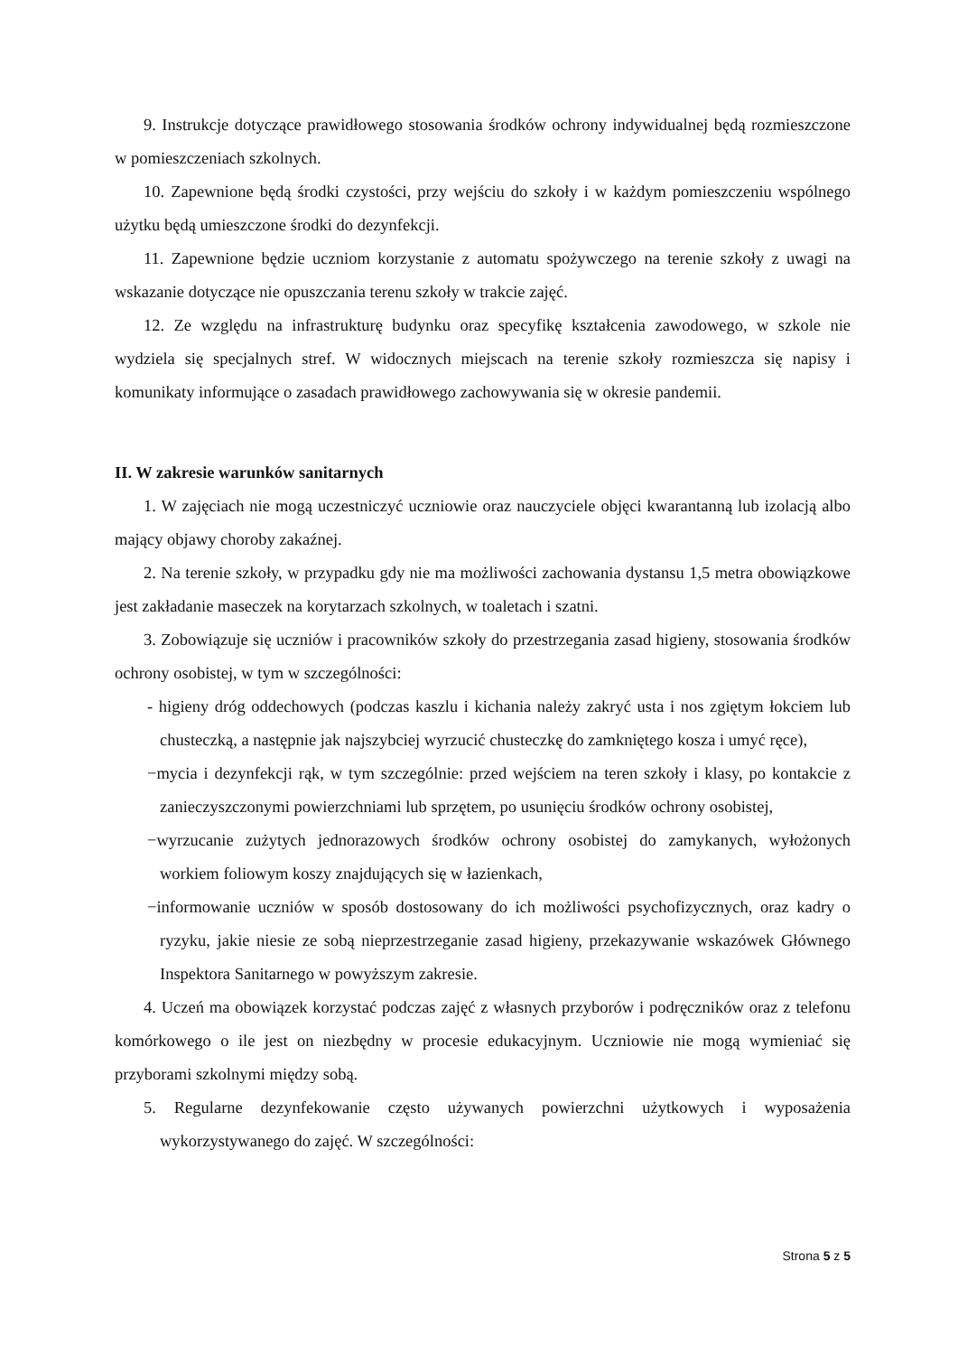9. Instrukcje dotyczące prawidłowego stosowania środków ochrony indywidualnej będą rozmieszczone w pomieszczeniach szkolnych.
10. Zapewnione będą środki czystości, przy wejściu do szkoły i w każdym pomieszczeniu wspólnego użytku będą umieszczone środki do dezynfekcji.
11. Zapewnione będzie uczniom korzystanie z automatu spożywczego na terenie szkoły z uwagi na wskazanie dotyczące nie opuszczania terenu szkoły w trakcie zajęć.
12. Ze względu na infrastrukturę budynku oraz specyfikę kształcenia zawodowego, w szkole nie wydziela się specjalnych stref. W widocznych miejscach na terenie szkoły rozmieszcza się napisy i komunikaty informujące o zasadach prawidłowego zachowywania się w okresie pandemii.
II. W zakresie warunków sanitarnych
1. W zajęciach nie mogą uczestniczyć uczniowie oraz nauczyciele objęci kwarantanną lub izolacją albo mający objawy choroby zakaźnej.
2. Na terenie szkoły, w przypadku gdy nie ma możliwości zachowania dystansu 1,5 metra obowiązkowe jest zakładanie maseczek na korytarzach szkolnych, w toaletach i szatni.
3. Zobowiązuje się uczniów i pracowników szkoły do przestrzegania zasad higieny, stosowania środków ochrony osobistej, w tym w szczególności:
- higieny dróg oddechowych (podczas kaszlu i kichania należy zakryć usta i nos zgiętym łokciem lub chusteczką, a następnie jak najszybciej wyrzucić chusteczkę do zamkniętego kosza i umyć ręce),
−mycia i dezynfekcji rąk, w tym szczególnie: przed wejściem na teren szkoły i klasy, po kontakcie z zanieczyszczonymi powierzchniami lub sprzętem, po usunięciu środków ochrony osobistej,
−wyrzucanie zużytych jednorazowych środków ochrony osobistej do zamykanych, wyłożonych workiem foliowym koszy znajdujących się w łazienkach,
−informowanie uczniów w sposób dostosowany do ich możliwości psychofizycznych, oraz kadry o ryzyku, jakie niesie ze sobą nieprzestrzeganie zasad higieny, przekazywanie wskazówek Głównego Inspektora Sanitarnego w powyższym zakresie.
4. Uczeń ma obowiązek korzystać podczas zajęć z własnych przyborów i podręczników oraz z telefonu komórkowego o ile jest on niezbędny w procesie edukacyjnym. Uczniowie nie mogą wymieniać się przyborami szkolnymi między sobą.
5. Regularne dezynfekowanie często używanych powierzchni użytkowych i wyposażenia wykorzystywanego do zajęć. W szczególności:
Strona 5 z 5